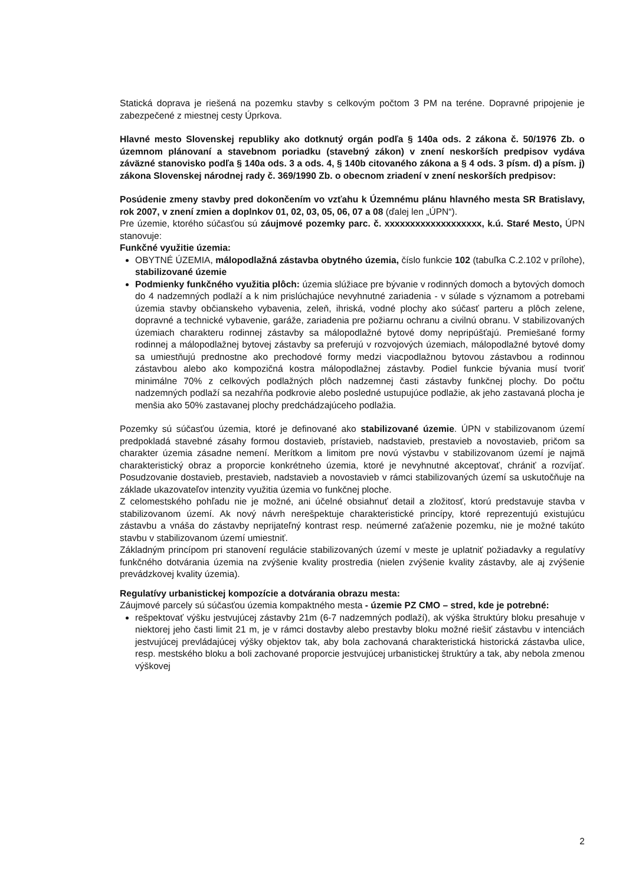Statická doprava je riešená na pozemku stavby s celkovým počtom 3 PM na teréne. Dopravné pripojenie je zabezpečené z miestnej cesty Úprkova.
Hlavné mesto Slovenskej republiky ako dotknutý orgán podľa § 140a ods. 2 zákona č. 50/1976 Zb. o územnom plánovaní a stavebnom poriadku (stavebný zákon) v znení neskorších predpisov vydáva záväzné stanovisko podľa § 140a ods. 3 a ods. 4, § 140b citovaného zákona a § 4 ods. 3 písm. d) a písm. j) zákona Slovenskej národnej rady č. 369/1990 Zb. o obecnom zriadení v znení neskorších predpisov:
Posúdenie zmeny stavby pred dokončením vo vzťahu k Územnému plánu hlavného mesta SR Bratislavy, rok 2007, v znení zmien a doplnkov 01, 02, 03, 05, 06, 07 a 08 (ďalej len „ÚPN“).
Pre územie, ktorého súčasťou sú záujmové pozemky parc. č. xxxxxxxxxxxxxxxxxxx, k.ú. Staré Mesto, ÚPN stanovuje:
Funkčné využitie územia:
OBYTNÉ ÚZEMIA, málopodlažná zástavba obytného územia, číslo funkcie 102 (tabuľka C.2.102 v prílohe), stabilizované územie
Podmienky funkčného využitia plôch: územia slúžiace pre bývanie v rodinných domoch a bytových domoch do 4 nadzemných podlaží a k nim prislúchajúce nevyhnutné zariadenia - v súlade s významom a potrebami územia stavby občianskeho vybavenia, zeleň, ihriská, vodné plochy ako súčasť parteru a plôch zelene, dopravné a technické vybavenie, garáže, zariadenia pre požiarnu ochranu a civilnú obranu. V stabilizovaných územiach charakteru rodinnej zástavby sa málopodlažné bytové domy nepripúšťajú. Premiešané formy rodinnej a málopodlažnej bytovej zástavby sa preferujú v rozvojových územiach, málopodlažné bytové domy sa umiestňujú prednostne ako prechodové formy medzi viacpodlažnou bytovou zástavbou a rodinnou zástavbou alebo ako kompozičná kostra málopodlažnej zástavby. Podiel funkcie bývania musí tvoriť minimálne 70% z celkových podlažných plôch nadzemnej časti zástavby funkčnej plochy. Do počtu nadzemných podlaží sa nezahŕňa podkrovie alebo posledné ustupujúce podlažie, ak jeho zastavaná plocha je menšia ako 50% zastavanej plochy predchádzajúceho podlažia.
Pozemky sú súčasťou územia, ktoré je definované ako stabilizované územie. ÚPN v stabilizovanom území predpokladá stavebné zásahy formou dostavieb, prístavieb, nadstavieb, prestavieb a novostavieb, pričom sa charakter územia zásadne nemení. Merítkom a limitom pre novú výstavbu v stabilizovanom území je najmä charakteristický obraz a proporcie konkrétneho územia, ktoré je nevyhnutné akceptovať, chrániť a rozvíjať. Posudzovanie dostavieb, prestavieb, nadstavieb a novostavieb v rámci stabilizovaných území sa uskutočňuje na základe ukazovateľov intenzity využitia územia vo funkčnej ploche.
Z celomestského pohľadu nie je možné, ani účelné obsiahnuť detail a zložitosť, ktorú predstavuje stavba v stabilizovanom území. Ak nový návrh nerešpektuje charakteristické princípy, ktoré reprezentujú existujúcu zástavbu a vnáša do zástavby neprijateľný kontrast resp. neúmerné zaťaženie pozemku, nie je možné takúto stavbu v stabilizovanom území umiestniť.
Základným princípom pri stanovení regulácie stabilizovaných území v meste je uplatniť požiadavky a regulatívy funkčného dotvárania územia na zvýšenie kvality prostredia (nielen zvýšenie kvality zástavby, ale aj zvýšenie prevádzkovej kvality územia).
Regulatívy urbanistickej kompozície a dotvárania obrazu mesta:
Záujmové parcely sú súčasťou územia kompaktného mesta - územie PZ CMO – stred, kde je potrebné:
rešpektovať výšku jestvujúcej zástavby 21m (6-7 nadzemných podlaží), ak výška štruktúry bloku presahuje v niektorej jeho časti limit 21 m, je v rámci dostavby alebo prestavby bloku možné riešiť zástavbu v intenciách jestvujúcej prevládajúcej výšky objektov tak, aby bola zachovaná charakteristická historická zástavba ulice, resp. mestského bloku a boli zachované proporcie jestvujúcej urbanistickej štruktúry a tak, aby nebola zmenou výškovej
2